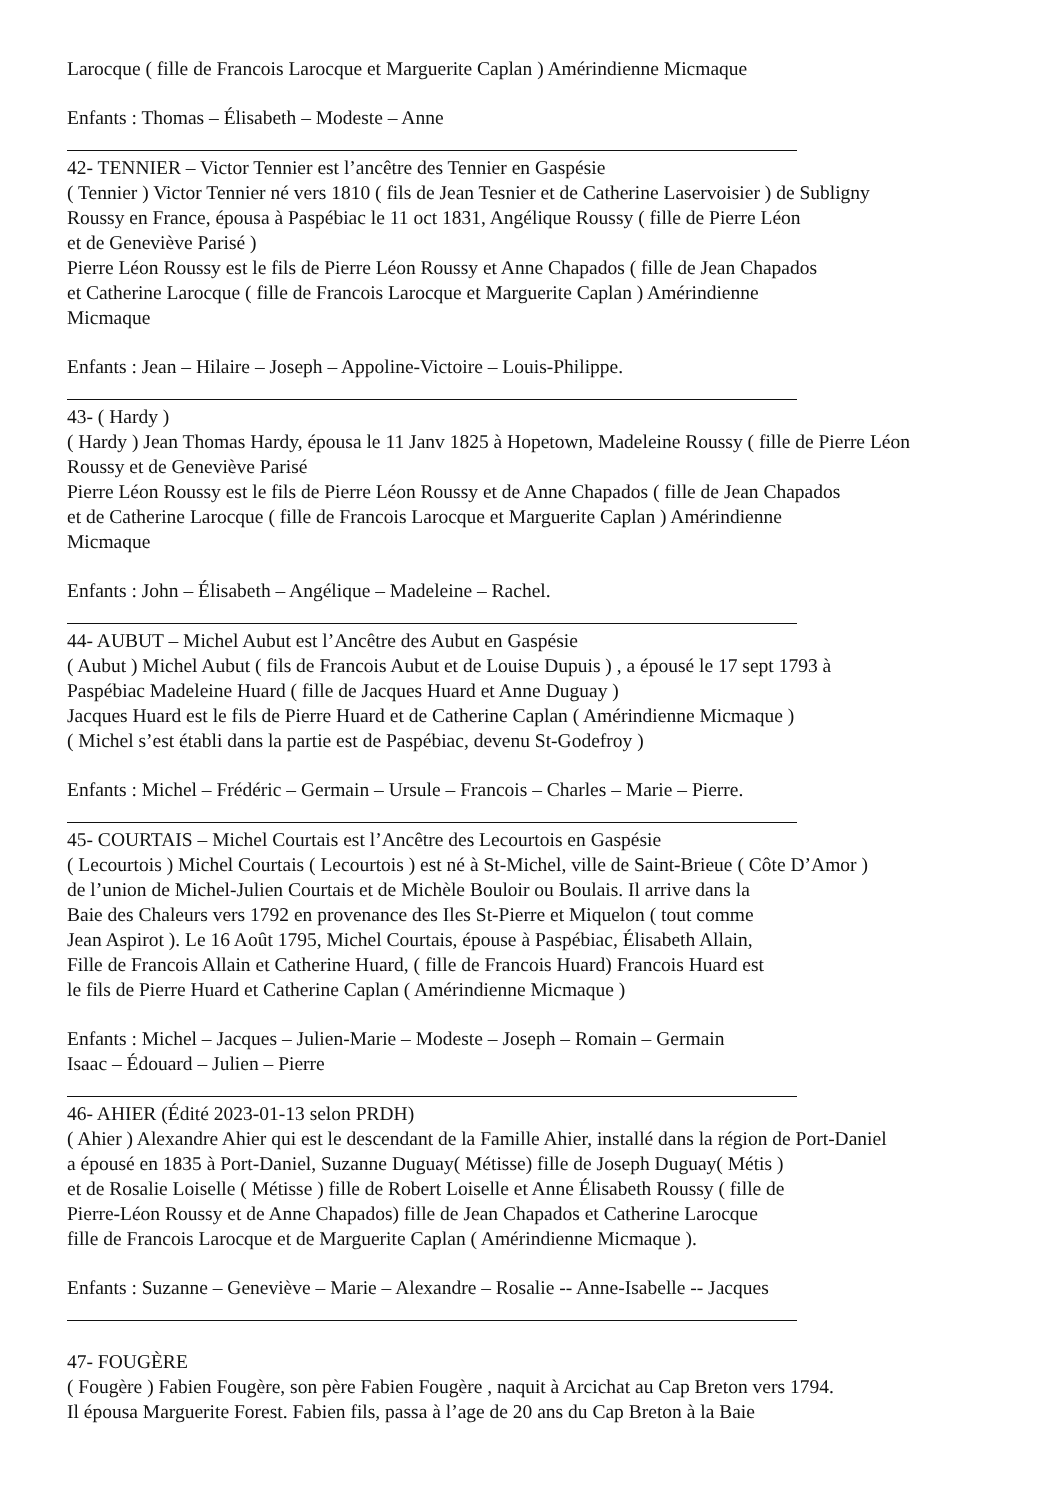Larocque ( fille de Francois Larocque et Marguerite Caplan ) Amérindienne Micmaque
Enfants : Thomas – Élisabeth – Modeste – Anne
42- TENNIER – Victor Tennier est l’ancêtre des Tennier en Gaspésie
( Tennier ) Victor Tennier né vers 1810 ( fils de Jean Tesnier et de Catherine Laservoisier ) de Subligny
Roussy en France, épousa à Paspébiac le 11 oct 1831, Angélique Roussy ( fille de Pierre Léon
et de Geneviève Parisé )
Pierre Léon Roussy est le fils de Pierre Léon Roussy et Anne Chapados ( fille de Jean Chapados
et Catherine Larocque ( fille de Francois Larocque et Marguerite Caplan ) Amérindienne
Micmaque
Enfants : Jean – Hilaire – Joseph – Appoline-Victoire – Louis-Philippe.
43- ( Hardy )
( Hardy ) Jean Thomas Hardy, épousa le 11 Janv 1825 à Hopetown, Madeleine Roussy ( fille de Pierre Léon
Roussy et de Geneviève Parisé
Pierre Léon Roussy est le fils de Pierre Léon Roussy et de Anne Chapados ( fille de Jean Chapados
et de Catherine Larocque ( fille de Francois Larocque et Marguerite Caplan ) Amérindienne
Micmaque
Enfants : John – Élisabeth – Angélique – Madeleine – Rachel.
44- AUBUT – Michel Aubut est l’Ancêtre des Aubut en Gaspésie
( Aubut ) Michel Aubut ( fils de Francois Aubut et de Louise Dupuis ) , a épousé le 17 sept 1793 à
Paspébiac Madeleine Huard ( fille de Jacques Huard et Anne Duguay )
Jacques Huard est le fils de Pierre Huard et de Catherine Caplan ( Amérindienne Micmaque )
( Michel s’est établi dans la partie est de Paspébiac, devenu St-Godefroy )
Enfants : Michel – Frédéric – Germain – Ursule – Francois – Charles – Marie – Pierre.
45- COURTAIS – Michel Courtais est l’Ancêtre des Lecourtois en Gaspésie
( Lecourtois ) Michel Courtais ( Lecourtois ) est né à St-Michel, ville de Saint-Brieue ( Côte D’Amor )
de l’union de Michel-Julien Courtais et de Michèle Bouloir ou Boulais. Il arrive dans la
Baie des Chaleurs vers 1792 en provenance des Iles St-Pierre et Miquelon ( tout comme
Jean Aspirot ). Le 16 Août 1795, Michel Courtais, épouse à Paspébiac, Élisabeth Allain,
Fille de Francois Allain et Catherine Huard, ( fille de Francois Huard) Francois Huard est
le fils de Pierre Huard et Catherine Caplan ( Amérindienne Micmaque )
Enfants : Michel – Jacques – Julien-Marie – Modeste – Joseph – Romain – Germain
Isaac – Édouard – Julien – Pierre
46- AHIER (Édité 2023-01-13 selon PRDH)
( Ahier ) Alexandre Ahier qui est le descendant de la Famille Ahier, installé dans la région de Port-Daniel
a épousé en 1835 à Port-Daniel, Suzanne Duguay( Métisse) fille de Joseph Duguay( Métis )
et de Rosalie Loiselle ( Métisse ) fille de Robert Loiselle et Anne Élisabeth Roussy ( fille de
Pierre-Léon Roussy et de Anne Chapados) fille de Jean Chapados et Catherine Larocque
fille de Francois Larocque et de Marguerite Caplan ( Amérindienne Micmaque ).
Enfants : Suzanne – Geneviève – Marie – Alexandre – Rosalie -- Anne-Isabelle -- Jacques
47- FOUGÈRE
( Fougère ) Fabien Fougère, son père Fabien Fougère , naquit à Arcichat au Cap Breton vers 1794.
Il épousa Marguerite Forest. Fabien fils, passa à l’age de 20 ans du Cap Breton à la Baie